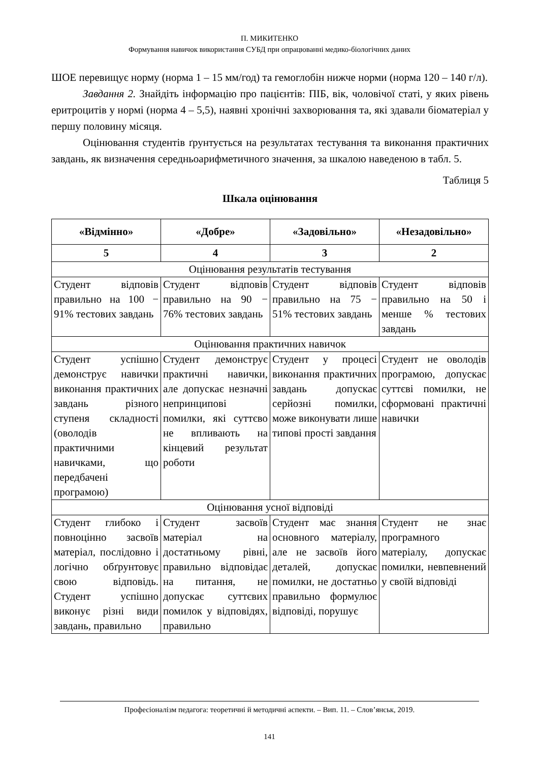П. МИКИТЕНКО
Формування навичок використання СУБД при опрацюванні медико-біологічних даних
ШОЕ перевищує норму (норма 1 – 15 мм/год) та гемоглобін нижче норми (норма 120 – 140 г/л).
Завдання 2. Знайдіть інформацію про пацієнтів: ПІБ, вік, чоловічої статі, у яких рівень еритроцитів у нормі (норма 4 – 5,5), наявні хронічні захворювання та, які здавали біоматеріал у першу половину місяця.
Оцінювання студентів ґрунтується на результатах тестування та виконання практичних завдань, як визначення середньоарифметичного значення, за шкалою наведеною в табл. 5.
Таблиця 5
Шкала оцінювання
| «Відмінно» | «Добре» | «Задовільно» | «Незадовільно» |
| --- | --- | --- | --- |
| 5 | 4 | 3 | 2 |
| Оцінювання результатів тестування | | | |
| Студент відповів правильно на 100 − 91% тестових завдань | Студент відповів правильно на 90 − 76% тестових завдань | Студент відповів правильно на 75 − 51% тестових завдань | Студент відповів правильно на 50 і менше % тестових завдань |
| Оцінювання практичних навичок | | | |
| Студент успішно демонструє навички виконання практичних завдань різного ступеня складності (оволодів практичними навичками, що передбачені програмою) | Студент демонструє практичні навички, але допускає незначні непринципові помилки, які суттєво не впливають на кінцевий результат роботи | Студент у процесі виконання практичних завдань допускає серйозні помилки, може виконувати лише типові прості завдання | Студент не оволодів програмою, допускає суттєві помилки, не сформовані практичні навички |
| Оцінювання усної відповіді | | | |
| Студент глибоко і повноцінно засвоїв матеріал, послідовно і логічно обґрунтовує свою відповідь. Студент успішно виконує різні види завдань, правильно | Студент засвоїв матеріал на достатньому рівні, правильно відповідає на питання, не допускає суттєвих помилок у відповідях, правильно | Студент має знання основного матеріалу, але не засвоїв його деталей, допускає помилки, не достатньо правильно формулює відповіді, порушує | Студент не знає програмного матеріалу, допускає помилки, невпевнений у своїй відповіді |
Професіоналізм педагога: теоретичні й методичні аспекти. – Вип. 11. – Слов’янськ, 2019.
141